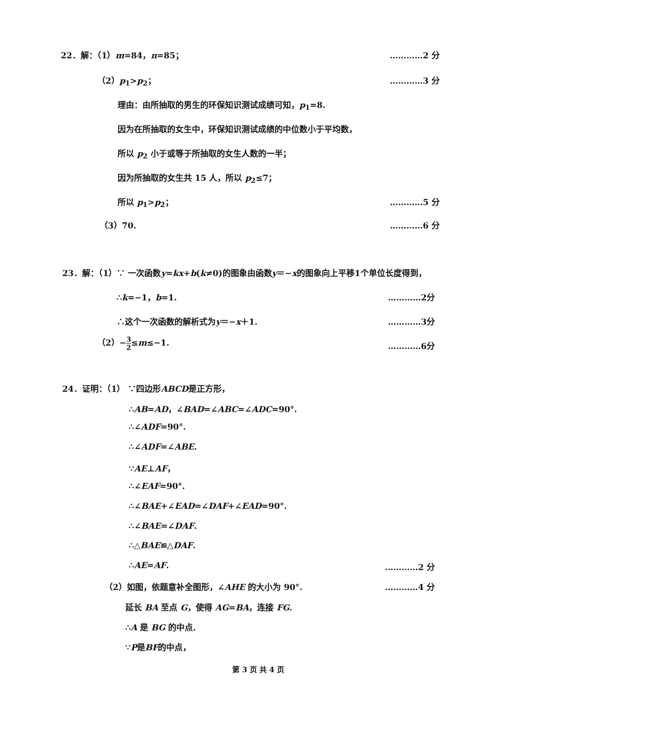22．解：（1）m=84，n=85； …………2 分
（2）p<sub>1</sub>>p<sub>2</sub>； …………3 分
理由：由所抽取的男生的环保知识测试成绩可知，p<sub>1</sub>=8.
因为在所抽取的女生中，环保知识测试成绩的中位数小于平均数，
所以 p<sub>2</sub> 小于或等于所抽取的女生人数的一半；
因为所抽取的女生共 15 人，所以 p<sub>2</sub>≤7；
所以 p<sub>1</sub>>p<sub>2</sub>； …………5 分
（3）70. …………6 分
23．解：（1）∵ 一次函数y=kx+b(k≠0)的图象由函数y＝−x的图象向上平移1个单位长度得到，
∴k=−1，b=1. …………2分
∴这个一次函数的解析式为y＝−x＋1. …………3分
（2）−3 2≤m≤−1.
…………6分
24．证明：（1） ∵四边形ABCD是正方形，
∴AB=AD，∠BAD=∠ABC=∠ADC=90°.
∴∠ADF=90°.
∴∠ADF=∠ABE.
∵AE⊥AF，
∴∠EAF=90°.
∴∠BAE+∠EAD=∠DAF+∠EAD=90°.
∴∠BAE=∠DAF.
∴△BAE≌△DAF.
∴AE=AF. …………2 分
（2）如图，依题意补全图形，∠AHE 的大小为 90°. …………4 分
延长 BA 至点 G，使得 AG=BA，连接 FG.
∴A 是 BG 的中点.
∵P是BF的中点，
第 3 页 共 4 页